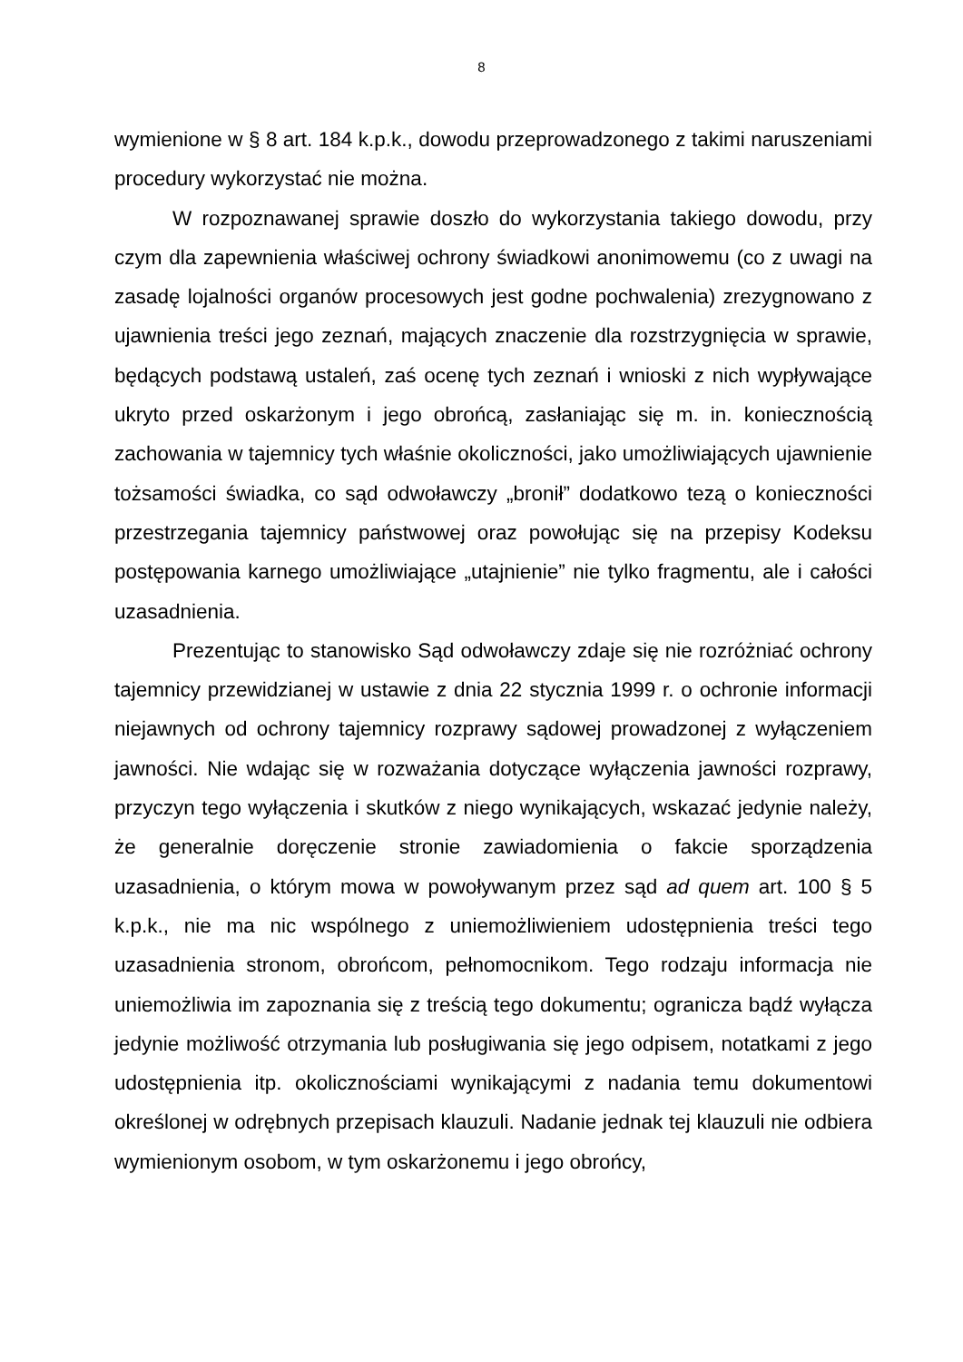8
wymienione w § 8 art. 184 k.p.k., dowodu przeprowadzonego z takimi na­ruszeniami procedury wykorzystać nie można.
W rozpoznawanej sprawie doszło do wykorzystania takiego dowodu, przy czym dla zapewnienia właściwej ochrony świadkowi anonimowemu (co z uwagi na zasadę lojalności organów procesowych jest godne po­chwalenia) zrezygnowano z ujawnienia treści jego zeznań, mających zna­czenie dla rozstrzygnięcia w sprawie, będących podstawą ustaleń, zaś ocenę tych zeznań i wnioski z nich wypływające ukryto przed oskarżonym i jego obrońcą, zasłaniając się m. in. koniecznością zachowania w tajemnicy tych właśnie okoliczności, jako umożliwiających ujawnienie tożsamości świadka, co sąd odwoławczy „bronił” dodatkowo tezą o konieczności prze­strzegania tajemnicy państwowej oraz powołując się na przepisy Kodeksu postępowania karnego umożliwiające „utajnienie” nie tylko fragmentu, ale i całości uzasadnienia.
Prezentując to stanowisko Sąd odwoławczy zdaje się nie rozróżniać ochrony tajemnicy przewidzianej w ustawie z dnia 22 stycznia 1999 r. o ochronie informacji niejawnych od ochrony tajemnicy rozprawy sądowej prowadzonej z wyłączeniem jawności. Nie wdając się w rozważania doty­czące wyłączenia jawności rozprawy, przyczyn tego wyłączenia i skutków z niego wynikających, wskazać jedynie należy, że generalnie doręczenie stronie zawiadomienia o fakcie sporządzenia uzasadnienia, o którym mowa w powoływanym przez sąd ad quem art. 100 § 5 k.p.k., nie ma nic wspól­nego z uniemożliwieniem udostępnienia treści tego uzasadnienia stronom, obrońcom, pełnomocnikom. Tego rodzaju informacja nie uniemożliwia im zapoznania się z treścią tego dokumentu; ogranicza bądź wyłącza jedynie możliwość otrzymania lub posługiwania się jego odpisem, notatkami z jego udostępnienia itp. okolicznościami wynikającymi z nadania temu dokumen­towi określonej w odrębnych przepisach klauzuli. Nadanie jednak tej klau­zuli nie odbiera wymienionym osobom, w tym oskarżonemu i jego obrońcy,